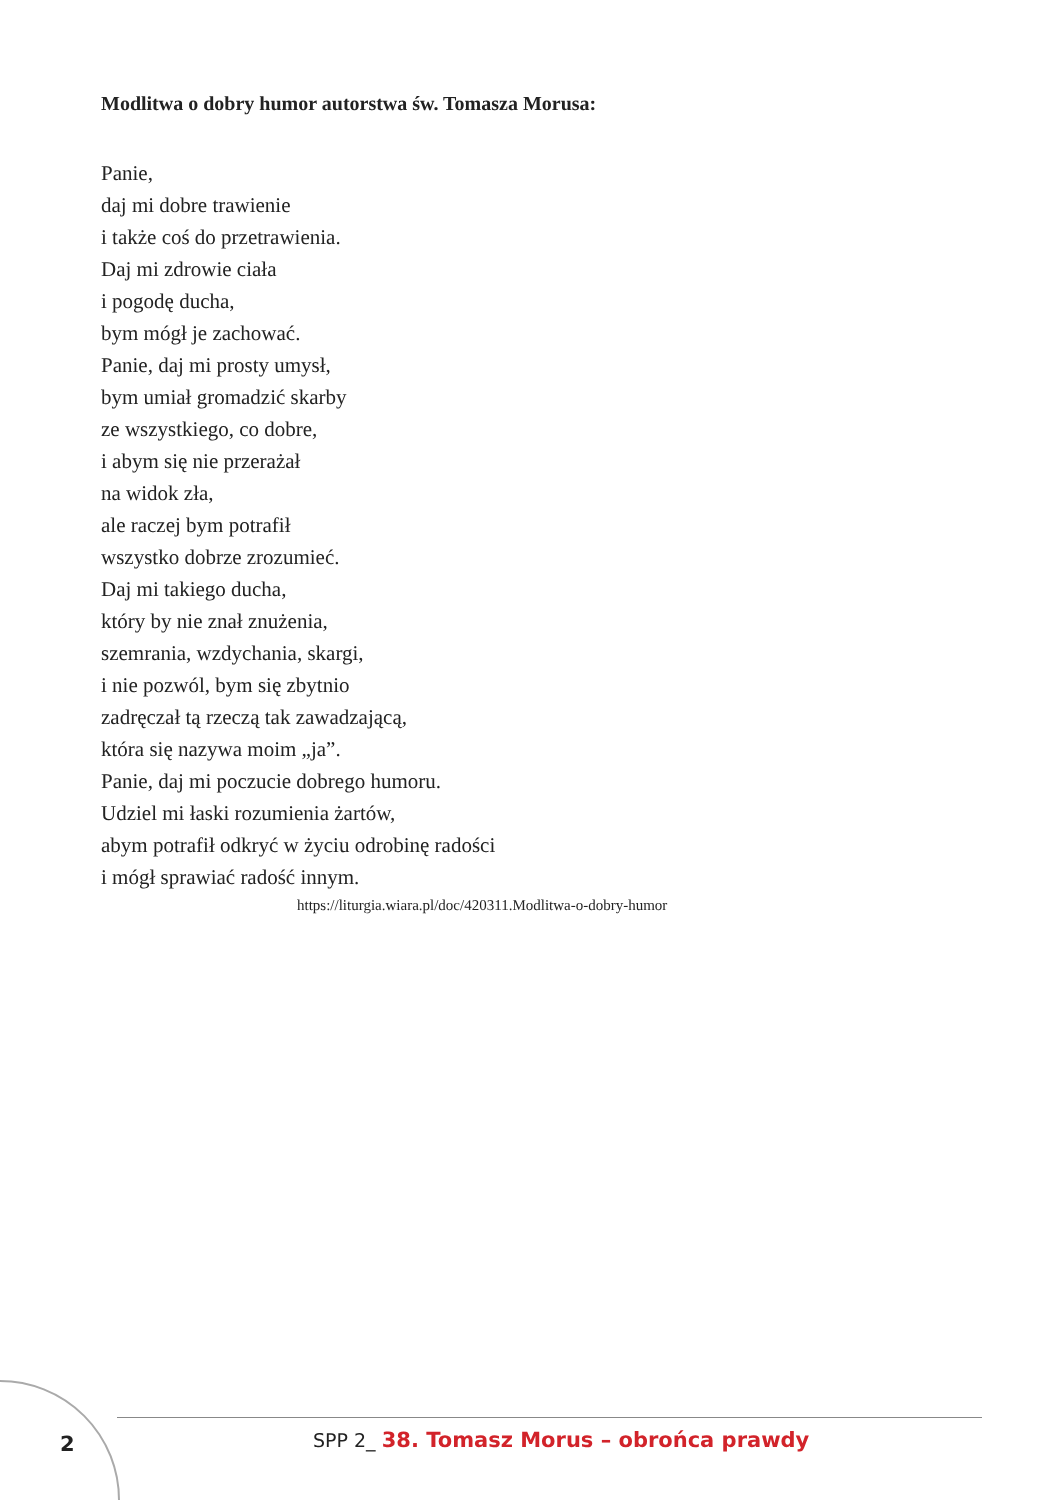Modlitwa o dobry humor autorstwa św. Tomasza Morusa:
Panie,
daj mi dobre trawienie
i także coś do przetrawienia.
Daj mi zdrowie ciała
i pogodę ducha,
bym mógł je zachować.
Panie, daj mi prosty umysł,
bym umiał gromadzić skarby
ze wszystkiego, co dobre,
i abym się nie przerażał
na widok zła,
ale raczej bym potrafił
wszystko dobrze zrozumieć.
Daj mi takiego ducha,
który by nie znał znużenia,
szemrania, wzdychania, skargi,
i nie pozwól, bym się zbytnio
zadręczał tą rzeczą tak zawadzającą,
która się nazywa moim „ja”.
Panie, daj mi poczucie dobrego humoru.
Udziel mi łaski rozumienia żartów,
abym potrafił odkryć w życiu odrobinę radości
i mógł sprawiać radość innym.
https://liturgia.wiara.pl/doc/420311.Modlitwa-o-dobry-humor
2
SPP 2_ 38. Tomasz Morus – obrońca prawdy